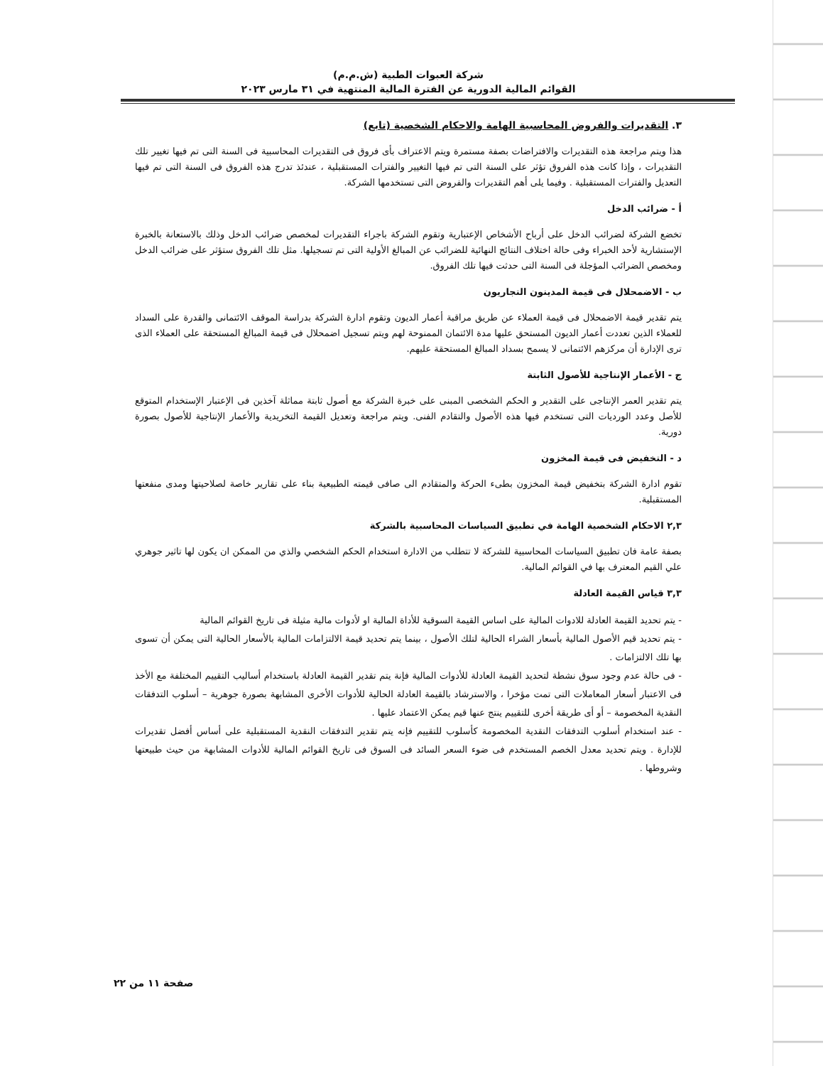شركة العبوات الطبية (ش.م.م)
القوائم المالية الدورية عن الفترة المالية المنتهية في ٣١ مارس ٢٠٢٣
٣. التقديرات والفروض المحاسبية الهامة والاحكام الشخصية (تابع)
هذا ويتم مراجعة هذه التقديرات والافتراضات بصفة مستمرة ويتم الاعتراف بأى فروق فى التقديرات المحاسبية فى السنة التى تم فيها تغيير تلك التقديرات ، وإذا كانت هذه الفروق تؤثر على السنة التى تم فيها التغيير والفترات المستقبلية ، عندئذ تدرج هذه الفروق فى السنة التى تم فيها التعديل والفترات المستقبلية . وفيما يلى أهم التقديرات والفروض التى تستخدمها الشركة.
أ - ضرائب الدخل
تخضع الشركة لضرائب الدخل على أرباح الأشخاص الإعتبارية وتقوم الشركة باجراء التقديرات لمخصص ضرائب الدخل وذلك بالاستعانة بالخبرة الإستشارية لأحد الخبراء وفى حالة اختلاف النتائج النهائية للضرائب عن المبالغ الأولية التى تم تسجيلها. مثل تلك الفروق ستؤثر على ضرائب الدخل ومخصص الضرائب المؤجلة فى السنة التى حدثت فيها تلك الفروق.
ب - الاضمحلال فى قيمة المدينون التجاريون
يتم تقدير قيمة الاضمحلال فى قيمة العملاء عن طريق مراقبة أعمار الديون وتقوم ادارة الشركة بدراسة الموقف الائتمانى والقدرة على السداد للعملاء الذين تعددت أعمار الديون المستحق عليها مدة الائتمان الممنوحة لهم ويتم تسجيل اضمحلال فى قيمة المبالغ المستحقة على العملاء الذى ترى الإدارة أن مركزهم الائتمانى لا يسمح بسداد المبالغ المستحقة عليهم.
ج - الأعمار الإنتاجية للأصول الثابتة
يتم تقدير العمر الإنتاجى على التقدير و الحكم الشخصى المبنى على خبرة الشركة مع أصول ثابتة مماثلة آخذين فى الإعتبار الإستخدام المتوقع للأصل وعدد الورديات التى تستخدم فيها هذه الأصول والتقادم الفنى. ويتم مراجعة وتعديل القيمة التخريدية والأعمار الإنتاجية للأصول بصورة دورية.
د - التخفيض فى قيمة المخزون
تقوم ادارة الشركة بتخفيض قيمة المخزون بطىء الحركة والمتقادم الى صافى قيمته الطبيعية بناء على تقارير خاصة لصلاحيتها ومدى منفعتها المستقبلية.
٢,٣ الاحكام الشخصية الهامة في تطبيق السياسات المحاسبية بالشركة
بصفة عامة فان تطبيق السياسات المحاسبية للشركة لا تتطلب من الادارة استخدام الحكم الشخصي والذي من الممكن ان يكون لها تاثير جوهري علي القيم المعترف بها في القوائم المالية.
٣,٣ قياس القيمة العادلة
- يتم تحديد القيمة العادلة للادوات المالية على اساس القيمة السوقية للأداة المالية او لأدوات مالية مثيلة فى تاريخ القوائم المالية
- يتم تحديد قيم الأصول المالية بأسعار الشراء الحالية لتلك الأصول ، بينما يتم تحديد قيمة الالتزامات المالية بالأسعار الحالية التى يمكن أن تسوى بها تلك الالتزامات .
- فى حالة عدم وجود سوق نشطة لتحديد القيمة العادلة للأدوات المالية فإنة يتم تقدير القيمة العادلة باستخدام أساليب التقييم المختلفة مع الأخذ فى الاعتبار أسعار المعاملات التى تمت مؤخرا ، والاسترشاد بالقيمة العادلة الحالية للأدوات الأخرى المشابهة بصورة جوهرية – أسلوب التدفقات النقدية المخصومة – أو أى طريقة أخرى للتقييم ينتج عنها قيم يمكن الاعتماد عليها .
- عند استخدام أسلوب التدفقات النقدية المخصومة كأسلوب للتقييم فإنه يتم تقدير التدفقات النقدية المستقبلية على أساس أفضل تقديرات للإدارة . ويتم تحديد معدل الخصم المستخدم فى ضوء السعر السائد فى السوق فى تاريخ القوائم المالية للأدوات المشابهة من حيث طبيعتها وشروطها .
صفحة ١١ من ٢٢